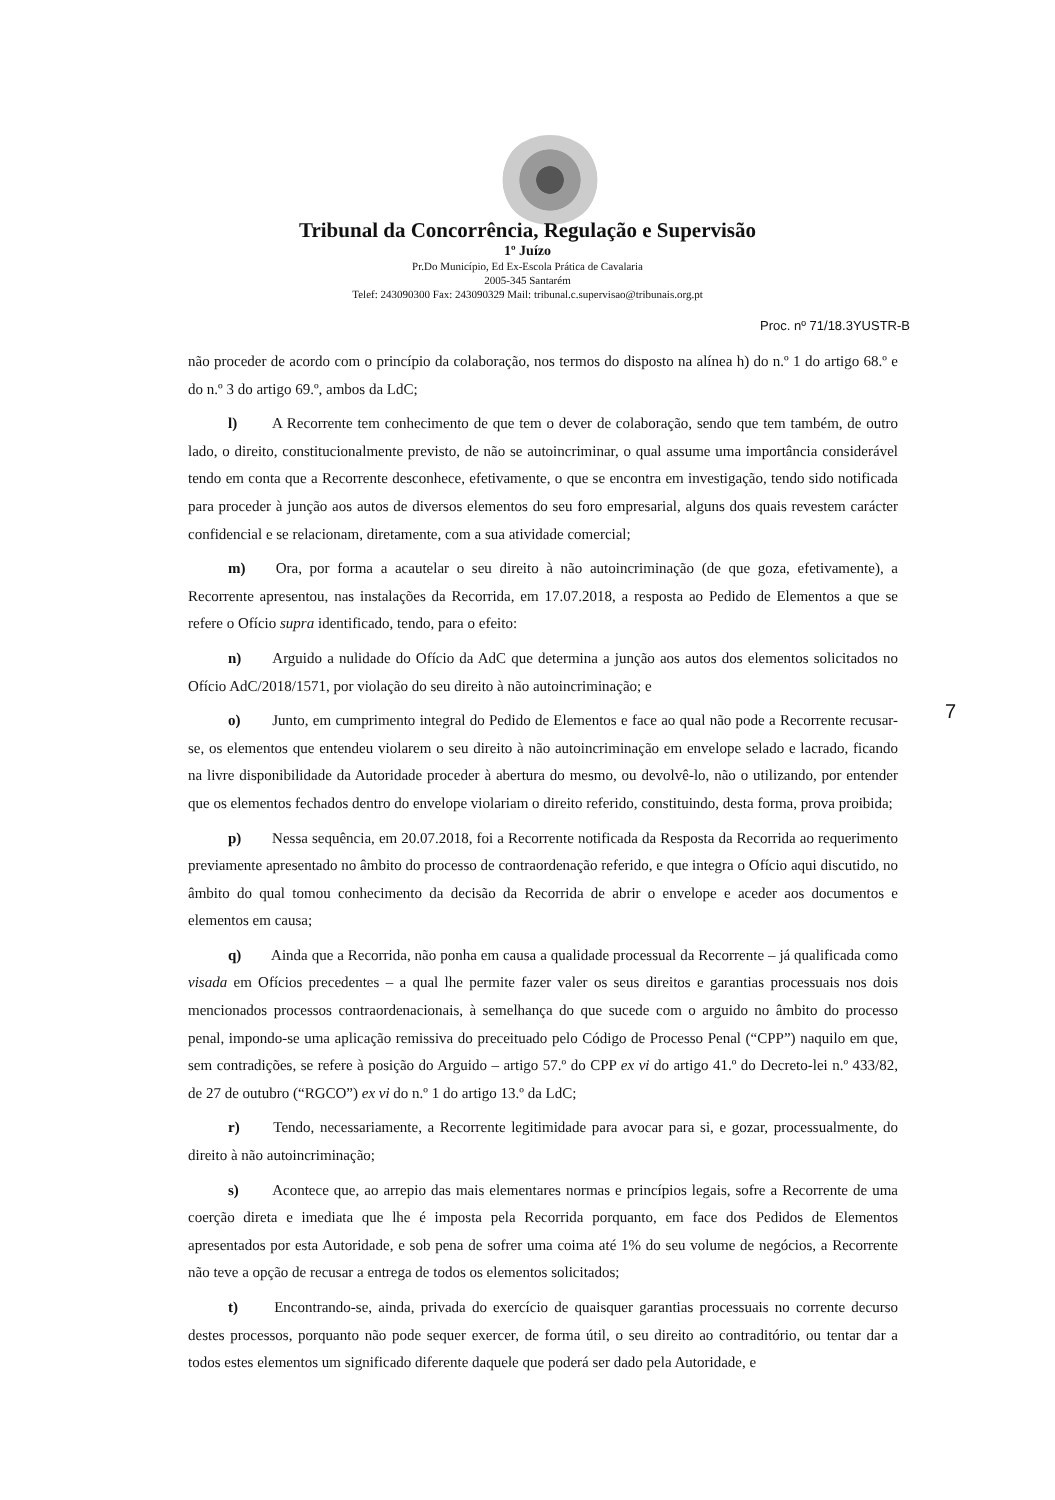Tribunal da Concorrência, Regulação e Supervisão
1º Juízo
Pr.Do Município, Ed Ex-Escola Prática de Cavalaria
2005-345 Santarém
Telef: 243090300 Fax: 243090329 Mail: tribunal.c.supervisao@tribunais.org.pt
Proc. nº 71/18.3YUSTR-B
não proceder de acordo com o princípio da colaboração, nos termos do disposto na alínea h) do n.º 1 do artigo 68.º e do n.º 3 do artigo 69.º, ambos da LdC;
l) A Recorrente tem conhecimento de que tem o dever de colaboração, sendo que tem também, de outro lado, o direito, constitucionalmente previsto, de não se autoincriminar, o qual assume uma importância considerável tendo em conta que a Recorrente desconhece, efetivamente, o que se encontra em investigação, tendo sido notificada para proceder à junção aos autos de diversos elementos do seu foro empresarial, alguns dos quais revestem carácter confidencial e se relacionam, diretamente, com a sua atividade comercial;
m) Ora, por forma a acautelar o seu direito à não autoincriminação (de que goza, efetivamente), a Recorrente apresentou, nas instalações da Recorrida, em 17.07.2018, a resposta ao Pedido de Elementos a que se refere o Ofício supra identificado, tendo, para o efeito:
n) Arguido a nulidade do Ofício da AdC que determina a junção aos autos dos elementos solicitados no Ofício AdC/2018/1571, por violação do seu direito à não autoincriminação; e
o) Junto, em cumprimento integral do Pedido de Elementos e face ao qual não pode a Recorrente recusar-se, os elementos que entendeu violarem o seu direito à não autoincriminação em envelope selado e lacrado, ficando na livre disponibilidade da Autoridade proceder à abertura do mesmo, ou devolvê-lo, não o utilizando, por entender que os elementos fechados dentro do envelope violariam o direito referido, constituindo, desta forma, prova proibida;
p) Nessa sequência, em 20.07.2018, foi a Recorrente notificada da Resposta da Recorrida ao requerimento previamente apresentado no âmbito do processo de contraordenação referido, e que integra o Ofício aqui discutido, no âmbito do qual tomou conhecimento da decisão da Recorrida de abrir o envelope e aceder aos documentos e elementos em causa;
q) Ainda que a Recorrida, não ponha em causa a qualidade processual da Recorrente – já qualificada como visada em Ofícios precedentes – a qual lhe permite fazer valer os seus direitos e garantias processuais nos dois mencionados processos contraordenacionais, à semelhança do que sucede com o arguido no âmbito do processo penal, impondo-se uma aplicação remissiva do preceituado pelo Código de Processo Penal (“CPP”) naquilo em que, sem contradições, se refere à posição do Arguido – artigo 57.º do CPP ex vi do artigo 41.º do Decreto-lei n.º 433/82, de 27 de outubro (“RGCO”) ex vi do n.º 1 do artigo 13.º da LdC;
r) Tendo, necessariamente, a Recorrente legitimidade para avocar para si, e gozar, processualmente, do direito à não autoincriminação;
s) Acontece que, ao arrepio das mais elementares normas e princípios legais, sofre a Recorrente de uma coerção direta e imediata que lhe é imposta pela Recorrida porquanto, em face dos Pedidos de Elementos apresentados por esta Autoridade, e sob pena de sofrer uma coima até 1% do seu volume de negócios, a Recorrente não teve a opção de recusar a entrega de todos os elementos solicitados;
t) Encontrando-se, ainda, privada do exercício de quaisquer garantias processuais no corrente decurso destes processos, porquanto não pode sequer exercer, de forma útil, o seu direito ao contraditório, ou tentar dar a todos estes elementos um significado diferente daquele que poderá ser dado pela Autoridade, e
7